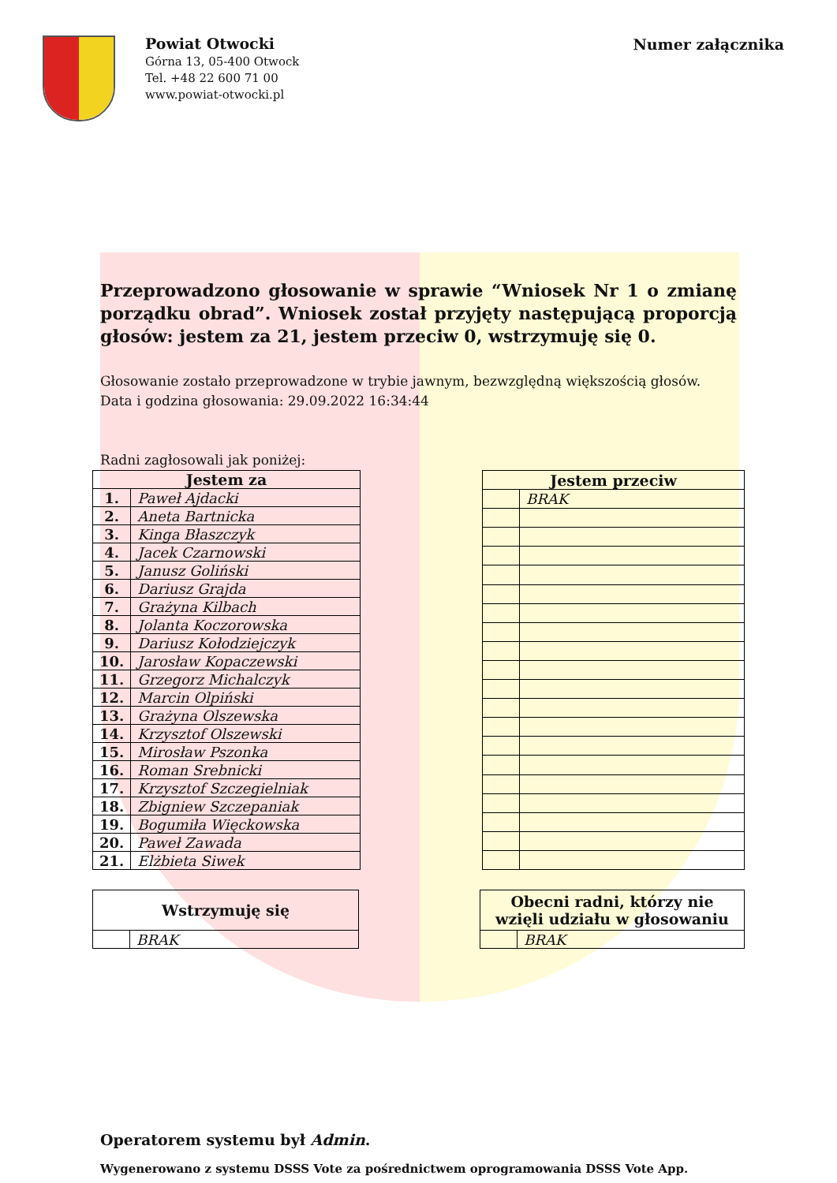Powiat Otwocki
Górna 13, 05-400 Otwock
Tel. +48 22 600 71 00
www.powiat-otwocki.pl
Numer załącznika
Przeprowadzono głosowanie w sprawie “Wniosek Nr 1 o zmianę porządku obrad”. Wniosek został przyjęty następującą proporcją głosów: jestem za 21, jestem przeciw 0, wstrzymuję się 0.
Głosowanie zostało przeprowadzone w trybie jawnym, bezwzględną większością głosów.
Data i godzina głosowania: 29.09.2022 16:34:44
Radni zagłosowali jak poniżej:
| Jestem za | |
| --- | --- |
| 1. | Paweł Ajdacki |
| 2. | Aneta Bartnicka |
| 3. | Kinga Błaszczyk |
| 4. | Jacek Czarnowski |
| 5. | Janusz Goliński |
| 6. | Dariusz Grajda |
| 7. | Grażyna Kilbach |
| 8. | Jolanta Koczorowska |
| 9. | Dariusz Kołodziejczyk |
| 10. | Jarosław Kopaczewski |
| 11. | Grzegorz Michalczyk |
| 12. | Marcin Olpiński |
| 13. | Grażyna Olszewska |
| 14. | Krzysztof Olszewski |
| 15. | Mirosław Pszonka |
| 16. | Roman Srebnicki |
| 17. | Krzysztof Szczegielniak |
| 18. | Zbigniew Szczepaniak |
| 19. | Bogumiła Więckowska |
| 20. | Paweł Zawada |
| 21. | Elżbieta Siwek |
| Jestem przeciw | |
| --- | --- |
| | BRAK |
| Wstrzymuję się | |
| --- | --- |
| | BRAK |
| Obecni radni, którzy nie wzięli udziału w głosowaniu | |
| --- | --- |
| | BRAK |
Operatorem systemu był Admin.
Wygenerowano z systemu DSSS Vote za pośrednictwem oprogramowania DSSS Vote App.